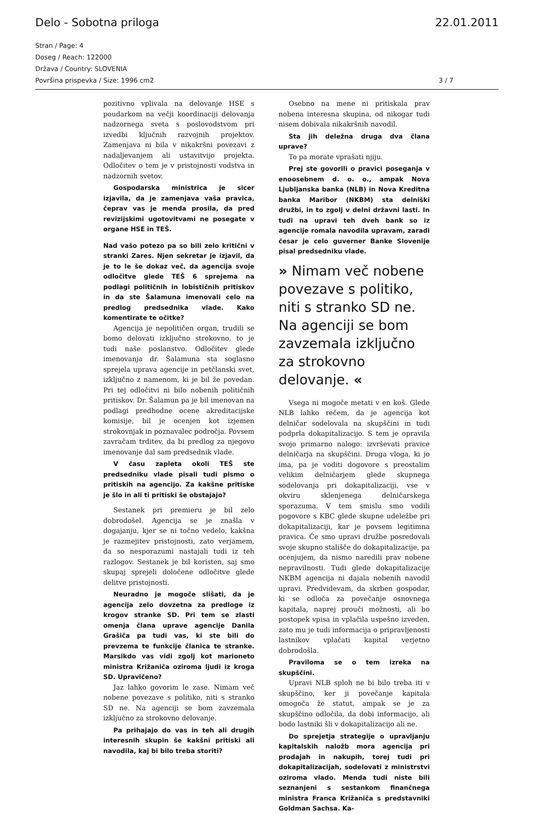Delo - Sobotna priloga 22.01.2011
Stran / Page: 4
Doseg / Reach: 122000
Država / Country: SLOVENIA
Površina prispevka / Size: 1996 cm2 3 / 7
pozitivno vplivala na delovanje HSE s poudarkom na večji koordinaciji delovanja nadzornega sveta s poslovodstvom pri izvedbi ključnih razvojnih projektov. Zamenjava ni bila v nikakršni povezavi z nadaljevanjem ali ustavitvijo projekta. Odločitev o tem je v pristojnosti vodstva in nadzornih svetov.
Gospodarska ministrica je sicer izjavila, da je zamenjava vaša pravica, čeprav vas je menda prosila, da pred revizijskimi ugotovitvami ne posegate v organe HSE in TEŠ.
Nad vašo potezo pa so bili zelo kritični v stranki Zares. Njen sekretar je izjavil, da je to le še dokaz več, da agencija svoje odločitve glede TEŠ 6 sprejema na podlagi političnih in lobističnih pritiskov in da ste Šalamuna imenovali celo na predlog predsednika vlade. Kako komentirate te očitke?
Agencija je nepolitičen organ, trudili se bomo delovati izključno strokovno, to je tudi naše poslanstvo. Odločitev glede imenovanja dr. Šalamuna sta soglasno sprejela uprava agencije in petčlanski svet, izključno z namenom, ki je bil že povedan. Pri tej odločitvi ni bilo nobenih političnih pritiskov. Dr. Šalamun pa je bil imenovan na podlagi predhodne ocene akreditacijske komisije, bil je ocenjen kot izjemen strokovnjak in poznavalec področja. Povsem zavračam trditev, da bi predlog za njegovo imenovanje dal sam predsednik vlade.
V času zapleta okoli TEŠ ste predsedniku vlade pisali tudi pismo o pritiskih na agencijo. Za kakšne pritiske je šlo in ali ti pritiski še obstajajo?
Sestanek pri premieru je bil zelo dobrodošel. Agencija se je znašla v dogajanju, kjer se ni točno vedelo, kakšna je razmejitev pristojnosti, zato verjamem, da so nesporazumi nastajali tudi iz teh razlogov. Sestanek je bil koristen, saj smo skupaj sprejeli določene odločitve glede delitve pristojnosti.
Neuradno je mogoče slišati, da je agencija zelo dovzetna za predloge iz krogov stranke SD. Pri tem se zlasti omenja člana uprave agencije Danila Grašiča pa tudi vas, ki ste bili do prevzema te funkcije članica te stranke. Marsikdo vas vidi zgolj kot marioneto ministra Križaniča oziroma ljudi iz kroga SD. Upravičeno?
Jaz lahko govorim le zase. Nimam več nobene povezave s politiko, niti s stranko SD ne. Na agenciji se bom zavzemala izključno za strokovno delovanje.
Pa prihajajo do vas in teh ali drugih interesnih skupin še kakšni pritiski ali navodila, kaj bi bilo treba storiti?
Osebno na mene ni pritiskala prav nobena interesna skupina, od nikogar tudi nisem dobivala nikakršnih navodil.
Sta jih deležna druga dva člana uprave?
To pa morate vprašati njiju.
Prej ste govorili o pravici poseganja v enoosebnem d. o. o., ampak Nova Ljubljanska banka (NLB) in Nova Kreditna banka Maribor (NKBM) sta delniški družbi, in to zgolj v delni državni lasti. In tudi na upravi teh dveh bank so iz agencije romala navodila upravam, zaradi česar je celo guverner Banke Slovenije pisal predsedniku vlade.
» Nimam več nobene povezave s politiko, niti s stranko SD ne. Na agenciji se bom zavzemala izključno za strokovno delovanje. «
Vsega ni mogoče metati v en koš. Glede NLB lahko rečem, da je agencija kot delničar sodelovala na skupščini in tudi podprla dokapitalizacijo. S tem je opravila svojo primarno nalogo: izvrševati pravice delničarja na skupščini. Druga vloga, ki jo ima, pa je voditi dogovore s preostalim velikim delničarjem glede skupnega sodelovanja pri dokapitalizaciji, vse v okviru sklenjenega delničarskega sporazuma. V tem smislu smo vodili pogovore s KBC glede skupne udeležbe pri dokapitalizaciji, kar je povsem legitimna pravica. Če smo upravi družbe posredovali svoje skupno stališče do dokapitalizacije, pa ocenjujem, da nismo naredili prav nobene nepravilnosti. Tudi glede dokapitalizacije NKBM agencija ni dajala nobenih navodil upravi. Predvidevam, da skrben gospodar, ki se odloča za povečanje osnovnega kapitala, naprej prouči možnosti, ali bo postopek vpisa in vplačila uspešno izveden, zato mu je tudi informacija o pripravljenosti lastnikov vplačati kapital verjetno dobrodošla.
Praviloma se o tem izreka na skupščini.
Upravi NLB sploh ne bi bilo treba iti v skupščino, ker ji povečanje kapitala omogoča že statut, ampak se je za skupščino odločila, da dobi informacijo, ali bodo lastniki šli v dokapitalizacijo ali ne.
Do sprejetja strategije o upravljanju kapitalskih naložb mora agencija pri prodajah in nakupih, torej tudi pri dokapitalizacijah, sodelovati z ministrstvi oziroma vlado. Menda tudi niste bili seznanjeni s sestankom finančnega ministra Franca Križaniča s predstavniki Goldman Sachsa. Ka-